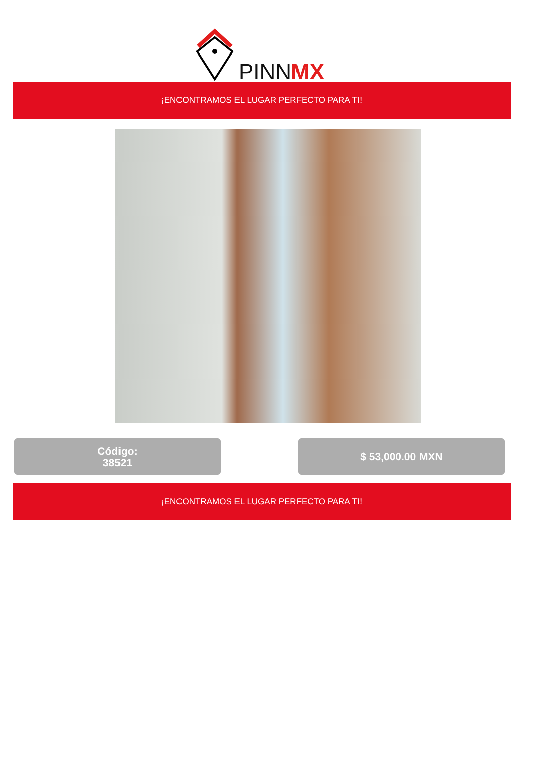PINN
MX
¡ENCONTRAMOS EL LUGAR PERFECTO PARA TI!
Código:
38521
$ 53,000.00 MXN
¡ENCONTRAMOS EL LUGAR PERFECTO PARA TI!